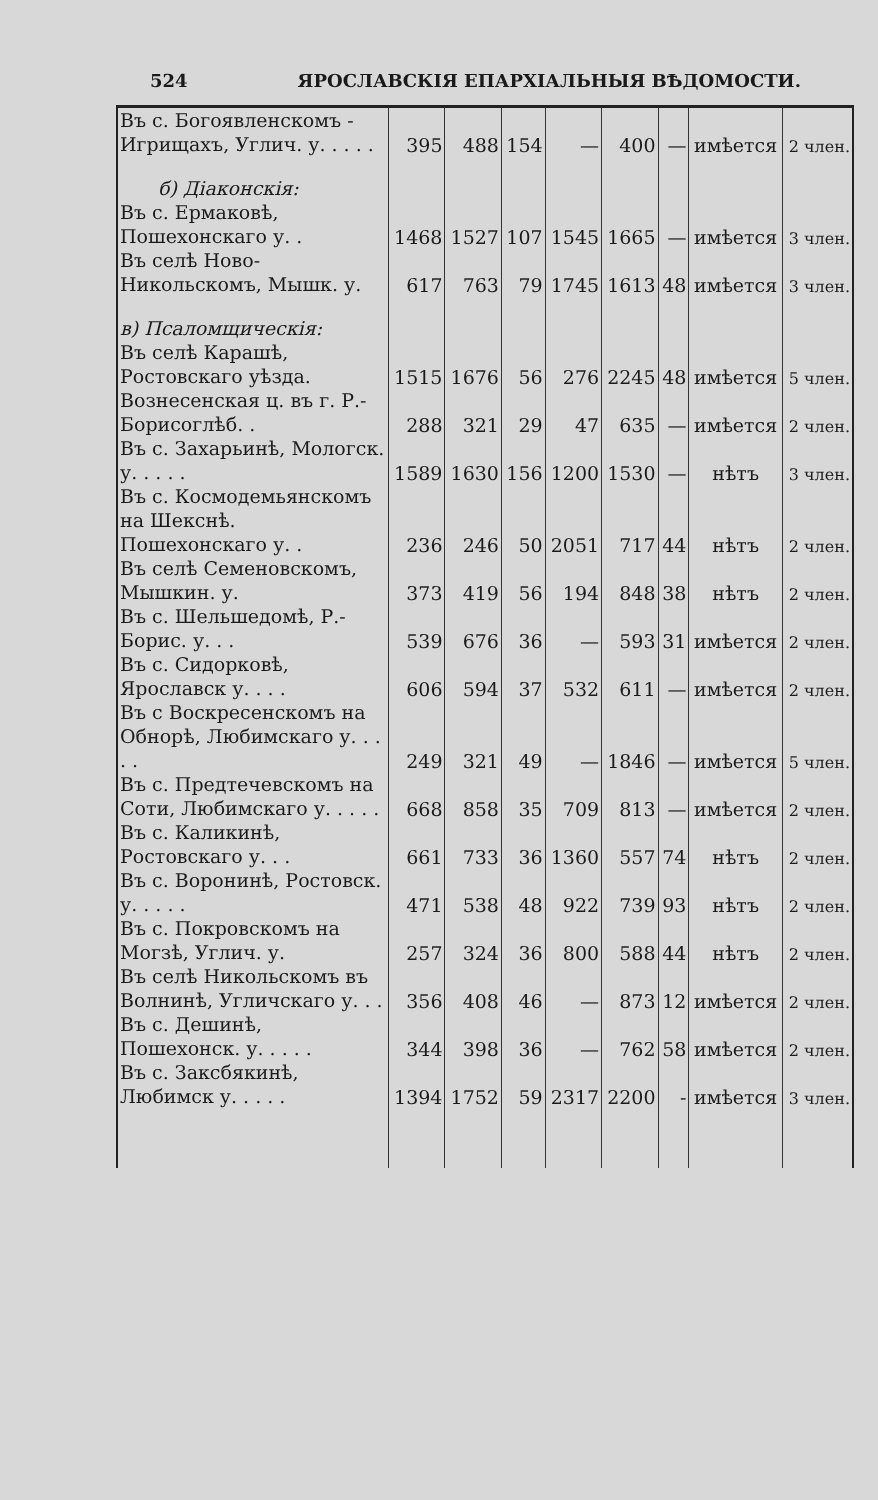524 ЯРОСЛАВСКІЯ ЕПАРХІАЛЬНЫЯ ВѢДОМОСТИ.
| Въ с. Богоявленскомъ - Игрищахъ, Углич. у. . . . . | 395 | 488 | 154 | — | 400 | — | имѣется | 2 член. |
| б) Діаконскія: | | | | | | | | |
| Въ с. Ермаковѣ, Пошехонскаго у. . | 1468 | 1527 | 107 | 1545 | 1665 | — | имѣется | 3 член. |
| Въ селѣ Ново-Никольскомъ, Мышк. у. | 617 | 763 | 79 | 1745 | 1613 | 48 | имѣется | 3 член. |
| в) Псаломщическія: | | | | | | | | |
| Въ селѣ Карашѣ, Ростовскаго уѣзда. | 1515 | 1676 | 56 | 276 | 2245 | 48 | имѣется | 5 член. |
| Вознесенская ц. въ г. Р.-Борисоглѣб. . | 288 | 321 | 29 | 47 | 635 | — | имѣется | 2 член. |
| Въ с. Захарьинѣ, Мологск. у. . . . . | 1589 | 1630 | 156 | 1200 | 1530 | — | нѣтъ | 3 член. |
| Въ с. Космодемьянскомъ на Шекснѣ. Пошехонскаго у. . | 236 | 246 | 50 | 2051 | 717 | 44 | нѣтъ | 2 член. |
| Въ селѣ Семеновскомъ, Мышкин. у. | 373 | 419 | 56 | 194 | 848 | 38 | нѣтъ | 2 член. |
| Въ с. Шельшедомѣ, Р.-Борис. у. . . | 539 | 676 | 36 | — | 593 | 31 | имѣется | 2 член. |
| Въ с. Сидорковѣ, Ярославск у. . . . | 606 | 594 | 37 | 532 | 611 | — | имѣется | 2 член. |
| Въ с Воскресенскомъ на Обнорѣ, Любимскаго у. . . . . | 249 | 321 | 49 | — | 1846 | — | имѣется | 5 член. |
| Въ с. Предтечевскомъ на Соти, Любимскаго у. . . . . | 668 | 858 | 35 | 709 | 813 | — | имѣется | 2 член. |
| Въ с. Каликинѣ, Ростовскаго у. . . | 661 | 733 | 36 | 1360 | 557 | 74 | нѣтъ | 2 член. |
| Въ с. Воронинѣ, Ростовск. у. . . . . | 471 | 538 | 48 | 922 | 739 | 93 | нѣтъ | 2 член. |
| Въ с. Покровскомъ на Могзѣ, Углич. у. | 257 | 324 | 36 | 800 | 588 | 44 | нѣтъ | 2 член. |
| Въ селѣ Никольскомъ въ Волнинѣ, Угличскаго у. . . | 356 | 408 | 46 | — | 873 | 12 | имѣется | 2 член. |
| Въ с. Дешинѣ, Пошехонск. у. . . . . | 344 | 398 | 36 | — | 762 | 58 | имѣется | 2 член. |
| Въ с. Заксбякинѣ, Любимск у. . . . . | 1394 | 1752 | 59 | 2317 | 2200 | - | имѣется | 3 член. |